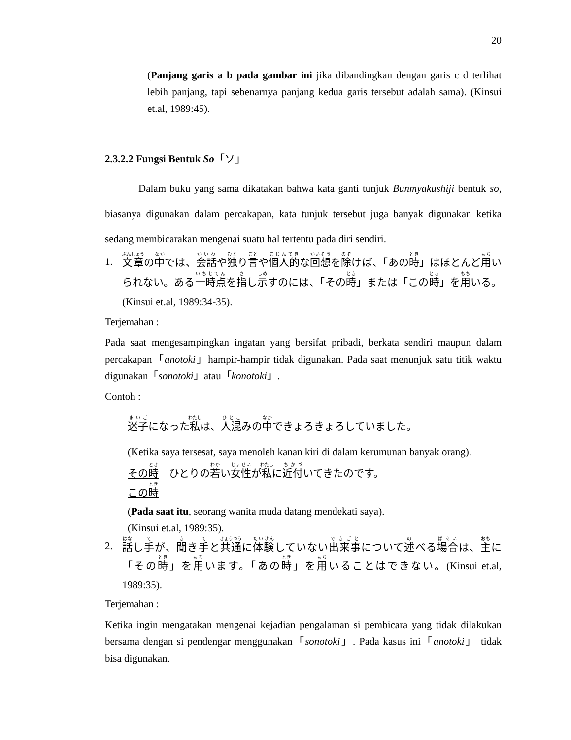20
(Panjang garis a b pada gambar ini jika dibandingkan dengan garis c d terlihat lebih panjang, tapi sebenarnya panjang kedua garis tersebut adalah sama). (Kinsui et.al, 1989:45).
2.3.2.2 Fungsi Bentuk So「ソ」
Dalam buku yang sama dikatakan bahwa kata ganti tunjuk Bunmyakushiji bentuk so, biasanya digunakan dalam percakapan, kata tunjuk tersebut juga banyak digunakan ketika sedang membicarakan mengenai suatu hal tertentu pada diri sendiri.
1. 文章の中では、会話や独り言や個人的な回想を除けば、「あの時」はほとんど用いられない。ある一時点を指し示すのには、「その時」または「この時」を用いる。(Kinsui et.al, 1989:34-35).
Terjemahan :
Pada saat mengesampingkan ingatan yang bersifat pribadi, berkata sendiri maupun dalam percakapan「anotoki」hampir-hampir tidak digunakan. Pada saat menunjuk satu titik waktu digunakan「sonotoki」atau「konotoki」.
Contoh :
迷子になった私は、人混みの中できょろきょろしていました。
(Ketika saya tersesat, saya menoleh kanan kiri di dalam kerumunan banyak orang).
その時　ひとりの若い女性が私に近付いてきたのです。
この時
(Pada saat itu, seorang wanita muda datang mendekati saya).
(Kinsui et.al, 1989:35).
2. 話し手が、聞き手と共通に体験していない出来事について述べる場合は、主に「その時」を用います。「あの時」を用いることはできない。(Kinsui et.al, 1989:35).
Terjemahan :
Ketika ingin mengatakan mengenai kejadian pengalaman si pembicara yang tidak dilakukan bersama dengan si pendengar menggunakan「sonotoki」. Pada kasus ini「anotoki」 tidak bisa digunakan.